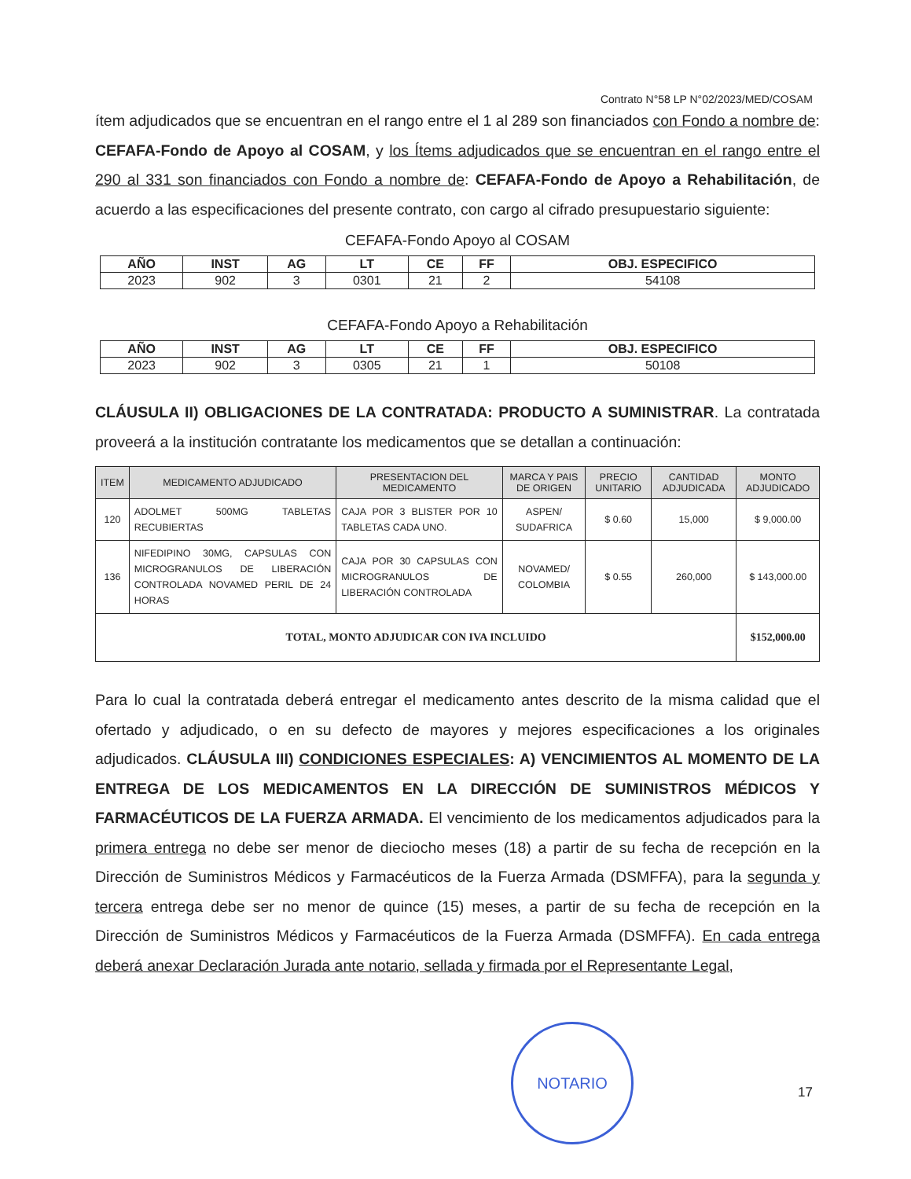Contrato N°58 LP N°02/2023/MED/COSAM
ítem adjudicados que se encuentran en el rango entre el 1 al 289 son financiados con Fondo a nombre de: CEFAFA-Fondo de Apoyo al COSAM, y los Ítems adjudicados que se encuentran en el rango entre el 290 al 331 son financiados con Fondo a nombre de: CEFAFA-Fondo de Apoyo a Rehabilitación, de acuerdo a las especificaciones del presente contrato, con cargo al cifrado presupuestario siguiente:
CEFAFA-Fondo Apoyo al COSAM
| AÑO | INST | AG | LT | CE | FF | OBJ. ESPECIFICO |
| --- | --- | --- | --- | --- | --- | --- |
| 2023 | 902 | 3 | 0301 | 21 | 2 | 54108 |
CEFAFA-Fondo Apoyo a Rehabilitación
| AÑO | INST | AG | LT | CE | FF | OBJ. ESPECIFICO |
| --- | --- | --- | --- | --- | --- | --- |
| 2023 | 902 | 3 | 0305 | 21 | 1 | 50108 |
CLÁUSULA II) OBLIGACIONES DE LA CONTRATADA: PRODUCTO A SUMINISTRAR. La contratada proveerá a la institución contratante los medicamentos que se detallan a continuación:
| ITEM | MEDICAMENTO ADJUDICADO | PRESENTACION DEL MEDICAMENTO | MARCA Y PAIS DE ORIGEN | PRECIO UNITARIO | CANTIDAD ADJUDICADA | MONTO ADJUDICADO |
| --- | --- | --- | --- | --- | --- | --- |
| 120 | ADOLMET 500MG TABLETAS RECUBIERTAS | CAJA POR 3 BLISTER POR 10 TABLETAS CADA UNO. | ASPEN/ SUDAFRICA | $ 0.60 | 15,000 | $ 9,000.00 |
| 136 | NIFEDIPINO 30MG, CAPSULAS CON MICROGRANULOS DE LIBERACIÓN CONTROLADA NOVAMED PERIL DE 24 HORAS | CAJA POR 30 CAPSULAS CON MICROGRANULOS DE LIBERACIÓN CONTROLADA | NOVAMED/ COLOMBIA | $ 0.55 | 260,000 | $ 143,000.00 |
| TOTAL, MONTO ADJUDICAR CON IVA INCLUIDO | | | | | | $152,000.00 |
Para lo cual la contratada deberá entregar el medicamento antes descrito de la misma calidad que el ofertado y adjudicado, o en su defecto de mayores y mejores especificaciones a los originales adjudicados. CLÁUSULA III) CONDICIONES ESPECIALES: A) VENCIMIENTOS AL MOMENTO DE LA ENTREGA DE LOS MEDICAMENTOS EN LA DIRECCIÓN DE SUMINISTROS MÉDICOS Y FARMACÉUTICOS DE LA FUERZA ARMADA. El vencimiento de los medicamentos adjudicados para la primera entrega no debe ser menor de dieciocho meses (18) a partir de su fecha de recepción en la Dirección de Suministros Médicos y Farmacéuticos de la Fuerza Armada (DSMFFA), para la segunda y tercera entrega debe ser no menor de quince (15) meses, a partir de su fecha de recepción en la Dirección de Suministros Médicos y Farmacéuticos de la Fuerza Armada (DSMFFA). En cada entrega deberá anexar Declaración Jurada ante notario, sellada y firmada por el Representante Legal,
NOTARIO
17